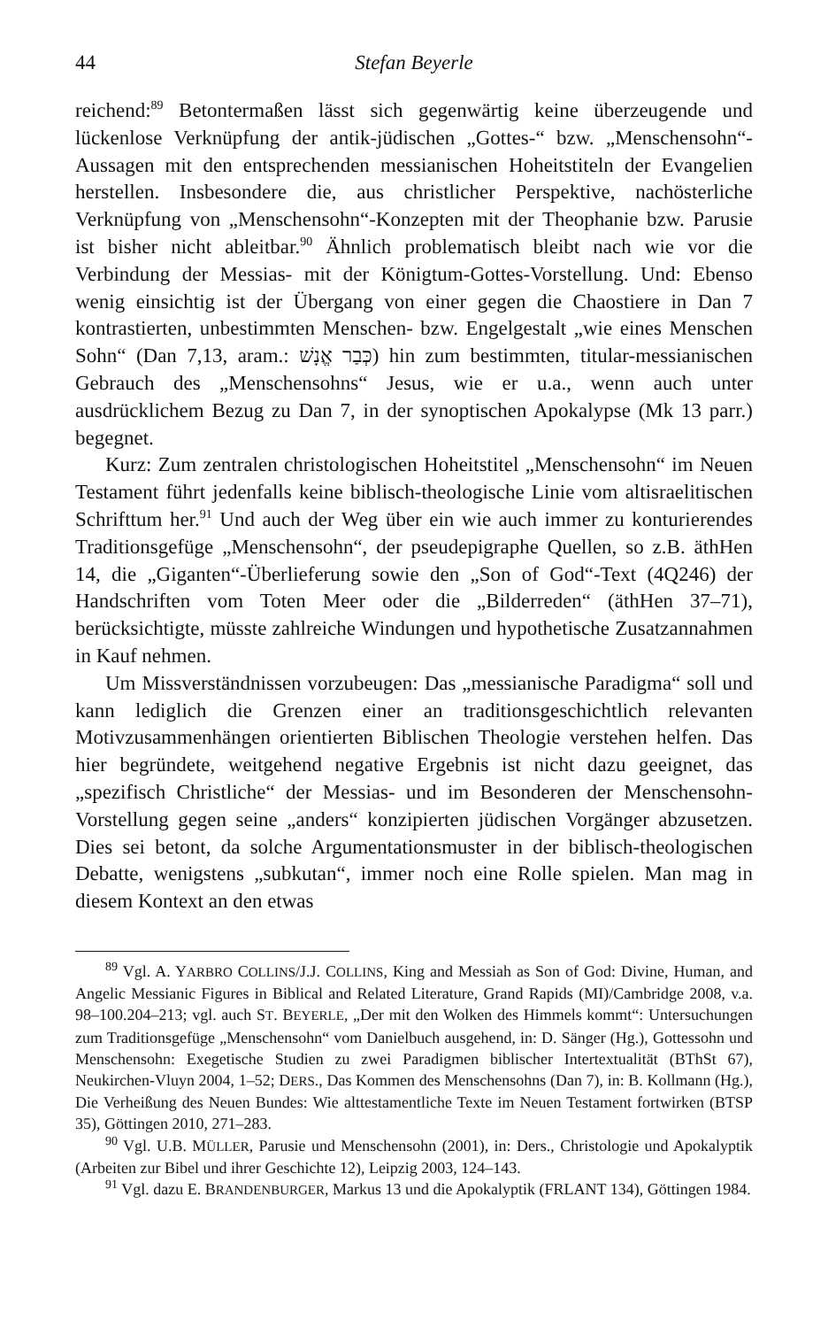44 Stefan Beyerle
reichend:<sup>89</sup> Betontermaßen lässt sich gegenwärtig keine überzeugende und lückenlose Verknüpfung der antik-jüdischen „Gottes-“ bzw. „Menschensohn“-Aussagen mit den entsprechenden messianischen Hoheitstiteln der Evangelien herstellen. Insbesondere die, aus christlicher Perspektive, nachösterliche Verknüpfung von „Menschensohn“-Konzepten mit der Theophanie bzw. Parusie ist bisher nicht ableitbar.<sup>90</sup> Ähnlich problematisch bleibt nach wie vor die Verbindung der Messias- mit der Königtum-Gottes-Vorstellung. Und: Ebenso wenig einsichtig ist der Übergang von einer gegen die Chaostiere in Dan 7 kontrastierten, unbestimmten Menschen- bzw. Engelgestalt „wie eines Menschen Sohn“ (Dan 7,13, aram.: כְּבַר אֱנָשׁ) hin zum bestimmten, titular-messianischen Gebrauch des „Menschensohns“ Jesus, wie er u.a., wenn auch unter ausdrücklichem Bezug zu Dan 7, in der synoptischen Apokalypse (Mk 13 parr.) begegnet.
Kurz: Zum zentralen christologischen Hoheitstitel „Menschensohn“ im Neuen Testament führt jedenfalls keine biblisch-theologische Linie vom altisraelitischen Schrifttum her.<sup>91</sup> Und auch der Weg über ein wie auch immer zu konturierendes Traditionsgefüge „Menschensohn“, der pseudepigraphe Quellen, so z.B. äthHen 14, die „Giganten“-Überlieferung sowie den „Son of God“-Text (4Q246) der Handschriften vom Toten Meer oder die „Bilderreden“ (äthHen 37–71), berücksichtigte, müsste zahlreiche Windungen und hypothetische Zusatzannahmen in Kauf nehmen.
Um Missverständnissen vorzubeugen: Das „messianische Paradigma“ soll und kann lediglich die Grenzen einer an traditionsgeschichtlich relevanten Motivzusammenhängen orientierten Biblischen Theologie verstehen helfen. Das hier begründete, weitgehend negative Ergebnis ist nicht dazu geeignet, das „spezifisch Christliche“ der Messias- und im Besonderen der Menschensohn-Vorstellung gegen seine „anders“ konzipierten jüdischen Vorgänger abzusetzen. Dies sei betont, da solche Argumentationsmuster in der biblisch-theologischen Debatte, wenigstens „subkutan“, immer noch eine Rolle spielen. Man mag in diesem Kontext an den etwas
<sup>89</sup> Vgl. A. YARBRO COLLINS/J.J. COLLINS, King and Messiah as Son of God: Divine, Human, and Angelic Messianic Figures in Biblical and Related Literature, Grand Rapids (MI)/Cambridge 2008, v.a. 98–100.204–213; vgl. auch ST. BEYERLE, „Der mit den Wolken des Himmels kommt“: Untersuchungen zum Traditionsgefüge „Menschensohn“ vom Danielbuch ausgehend, in: D. Sänger (Hg.), Gottessohn und Menschensohn: Exegetische Studien zu zwei Paradigmen biblischer Intertextualität (BThSt 67), Neukirchen-Vluyn 2004, 1–52; DERS., Das Kommen des Menschensohns (Dan 7), in: B. Kollmann (Hg.), Die Verheißung des Neuen Bundes: Wie alttestamentliche Texte im Neuen Testament fortwirken (BTSP 35), Göttingen 2010, 271–283.
<sup>90</sup> Vgl. U.B. MÜLLER, Parusie und Menschensohn (2001), in: Ders., Christologie und Apokalyptik (Arbeiten zur Bibel und ihrer Geschichte 12), Leipzig 2003, 124–143.
<sup>91</sup> Vgl. dazu E. BRANDENBURGER, Markus 13 und die Apokalyptik (FRLANT 134), Göttingen 1984.